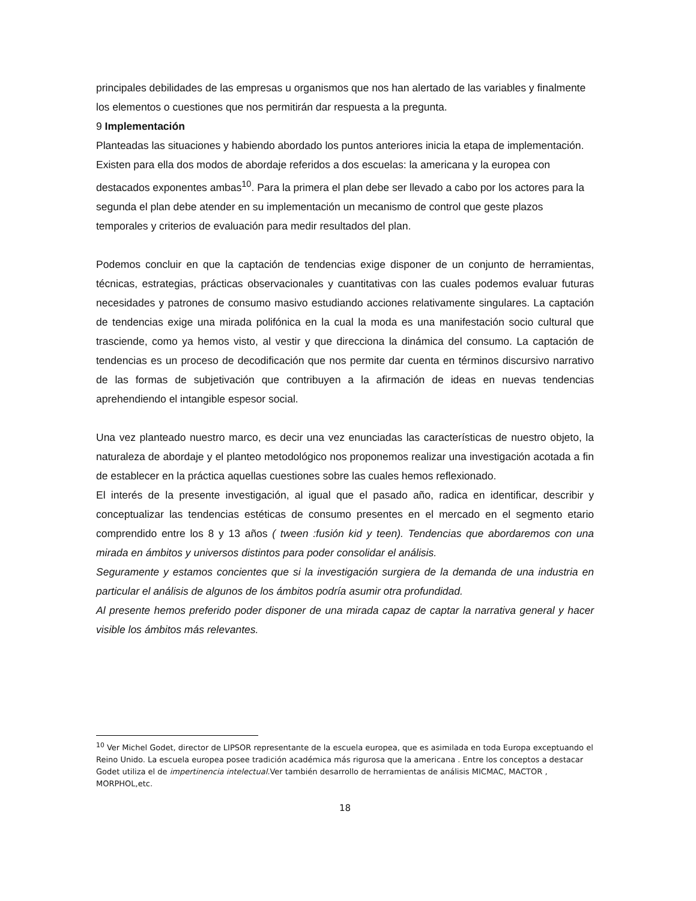principales debilidades de las empresas u organismos que nos han alertado de las variables y finalmente los elementos o cuestiones que nos permitirán dar respuesta a la pregunta.
9 Implementación
Planteadas las situaciones y habiendo abordado los puntos anteriores inicia la etapa de implementación. Existen para ella dos modos de abordaje referidos a dos escuelas: la americana y la europea con destacados exponentes ambas<sup>10</sup>. Para la primera el plan debe ser llevado a cabo por los actores para la segunda el plan debe atender en su implementación un mecanismo de control que geste plazos temporales y criterios de evaluación para medir resultados del plan.
Podemos concluir en que la captación de tendencias exige disponer de un conjunto de herramientas, técnicas, estrategias, prácticas observacionales y cuantitativas con las cuales podemos evaluar futuras necesidades y patrones de consumo masivo estudiando acciones relativamente singulares. La captación de tendencias exige una mirada polifónica en la cual la moda es una manifestación socio cultural que trasciende, como ya hemos visto, al vestir y que direcciona la dinámica del consumo. La captación de tendencias es un proceso de decodificación que nos permite dar cuenta en términos discursivo narrativo de las formas de subjetivación que contribuyen a la afirmación de ideas en nuevas tendencias aprehendiendo el intangible espesor social.
Una vez planteado nuestro marco, es decir una vez enunciadas las características de nuestro objeto, la naturaleza de abordaje y el planteo metodológico nos proponemos realizar una investigación acotada a fin de establecer en la práctica aquellas cuestiones sobre las cuales hemos reflexionado.
El interés de la presente investigación, al igual que el pasado año, radica en identificar, describir y conceptualizar las tendencias estéticas de consumo presentes en el mercado en el segmento etario comprendido entre los 8 y 13 años ( tween :fusión kid y teen). Tendencias que abordaremos con una mirada en ámbitos y universos distintos para poder consolidar el análisis.
Seguramente y estamos concientes que si la investigación surgiera de la demanda de una industria en particular el análisis de algunos de los ámbitos podría asumir otra profundidad.
Al presente hemos preferido poder disponer de una mirada capaz de captar la narrativa general y hacer visible los ámbitos más relevantes.
<sup>10</sup> Ver Michel Godet, director de LIPSOR representante de la escuela europea, que es asimilada en toda Europa exceptuando el Reino Unido. La escuela europea posee tradición académica más rigurosa que la americana . Entre los conceptos a destacar Godet utiliza el de impertinencia intelectual. Ver también desarrollo de herramientas de análisis MICMAC, MACTOR , MORPHOL,etc.
18